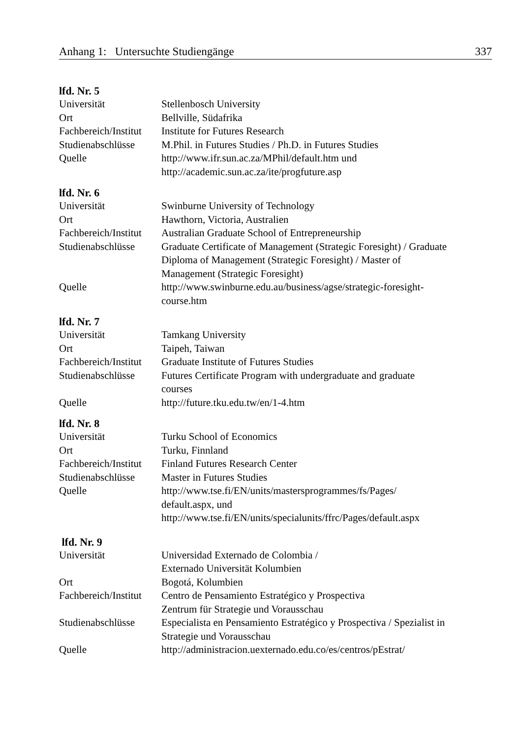Anhang 1: Untersuchte Studiengänge 337
lfd. Nr. 5
| Universität | Stellenbosch University |
| Ort | Bellville, Südafrika |
| Fachbereich/Institut | Institute for Futures Research |
| Studienabschlüsse | M.Phil. in Futures Studies / Ph.D. in Futures Studies |
| Quelle | http://www.ifr.sun.ac.za/MPhil/default.htm und http://academic.sun.ac.za/ite/progfuture.asp |
lfd. Nr. 6
| Universität | Swinburne University of Technology |
| Ort | Hawthorn, Victoria, Australien |
| Fachbereich/Institut | Australian Graduate School of Entrepreneurship |
| Studienabschlüsse | Graduate Certificate of Management (Strategic Foresight) / Graduate Diploma of Management (Strategic Foresight) / Master of Management (Strategic Foresight) |
| Quelle | http://www.swinburne.edu.au/business/agse/strategic-foresight- course.htm |
lfd. Nr. 7
| Universität | Tamkang University |
| Ort | Taipeh, Taiwan |
| Fachbereich/Institut | Graduate Institute of Futures Studies |
| Studienabschlüsse | Futures Certificate Program with undergraduate and graduate courses |
| Quelle | http://future.tku.edu.tw/en/1-4.htm |
lfd. Nr. 8
| Universität | Turku School of Economics |
| Ort | Turku, Finnland |
| Fachbereich/Institut | Finland Futures Research Center |
| Studienabschlüsse | Master in Futures Studies |
| Quelle | http://www.tse.fi/EN/units/mastersprogrammes/fs/Pages/ default.aspx, und http://www.tse.fi/EN/units/specialunits/ffrc/Pages/default.aspx |
lfd. Nr. 9
| Universität | Universidad Externado de Colombia / Externado Universität Kolumbien |
| Ort | Bogotá, Kolumbien |
| Fachbereich/Institut | Centro de Pensamiento Estratégico y Prospectiva Zentrum für Strategie und Vorausschau |
| Studienabschlüsse | Especialista en Pensamiento Estratégico y Prospectiva / Spezialist in Strategie und Vorausschau |
| Quelle | http://administracion.uexternado.edu.co/es/centros/pEstrat/ |